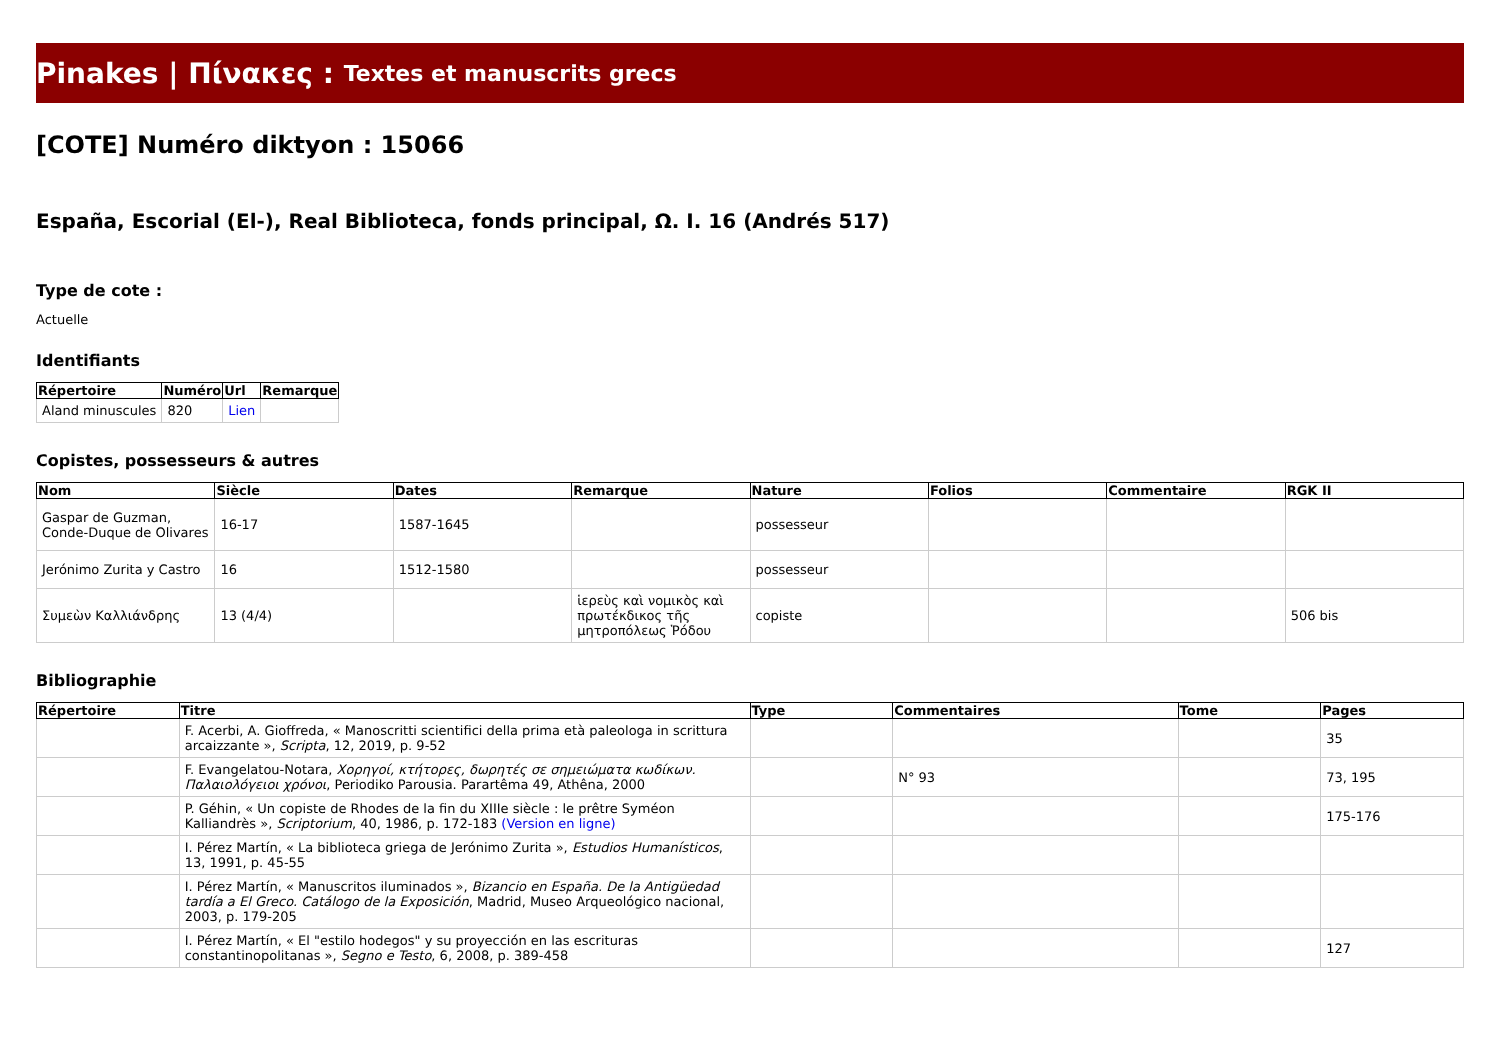Pinakes | Πίνακες : Textes et manuscrits grecs
[COTE] Numéro diktyon : 15066
España, Escorial (El-), Real Biblioteca, fonds principal, Ω. I. 16 (Andrés 517)
Type de cote :
Actuelle
Identifiants
| Répertoire | Numéro | Url | Remarque |
| --- | --- | --- | --- |
| Aland minuscules | 820 | Lien | |
Copistes, possesseurs & autres
| Nom | Siècle | Dates | Remarque | Nature | Folios | Commentaire | RGK II |
| --- | --- | --- | --- | --- | --- | --- | --- |
| Gaspar de Guzman, Conde-Duque de Olivares | 16-17 | 1587-1645 | | possesseur | | | |
| Jerónimo Zurita y Castro | 16 | 1512-1580 | | possesseur | | | |
| Συμεὼν Καλλιάνδρης | 13 (4/4) | | ἱερεὺς καὶ νομικὸς καὶ πρωτέκδικος τῆς μητροπόλεως Ῥόδου | copiste | | | 506 bis |
Bibliographie
| Répertoire | Titre | Type | Commentaires | Tome | Pages |
| --- | --- | --- | --- | --- | --- |
| | F. Acerbi, A. Gioffreda, « Manoscritti scientifici della prima età paleologa in scrittura arcaizzante », Scripta , 12, 2019, p. 9-52 | | | | 35 |
| | F. Evangelatou-Notara, Χορηγοί, κτήτορες, δωρητές σε σημειώματα κωδίκων. Παλαιολόγειοι χρόνοι , Periodiko Parousia. Parartêma 49, Athêna, 2000 | | N° 93 | | 73, 195 |
| | P. Géhin, « Un copiste de Rhodes de la fin du XIIIe siècle : le prêtre Syméon Kalliandrès », Scriptorium , 40, 1986, p. 172-183 (Version en ligne) | | | | 175-176 |
| | I. Pérez Martín, « La biblioteca griega de Jerónimo Zurita », Estudios Humanísticos , 13, 1991, p. 45-55 | | | | |
| | I. Pérez Martín, « Manuscritos iluminados », Bizancio en España. De la Antigüedad tardía a El Greco. Catálogo de la Exposición , Madrid, Museo Arqueológico nacional, 2003, p. 179-205 | | | | |
| | I. Pérez Martín, « El "estilo hodegos" y su proyección en las escrituras constantinopolitanas », Segno e Testo , 6, 2008, p. 389-458 | | | | 127 |